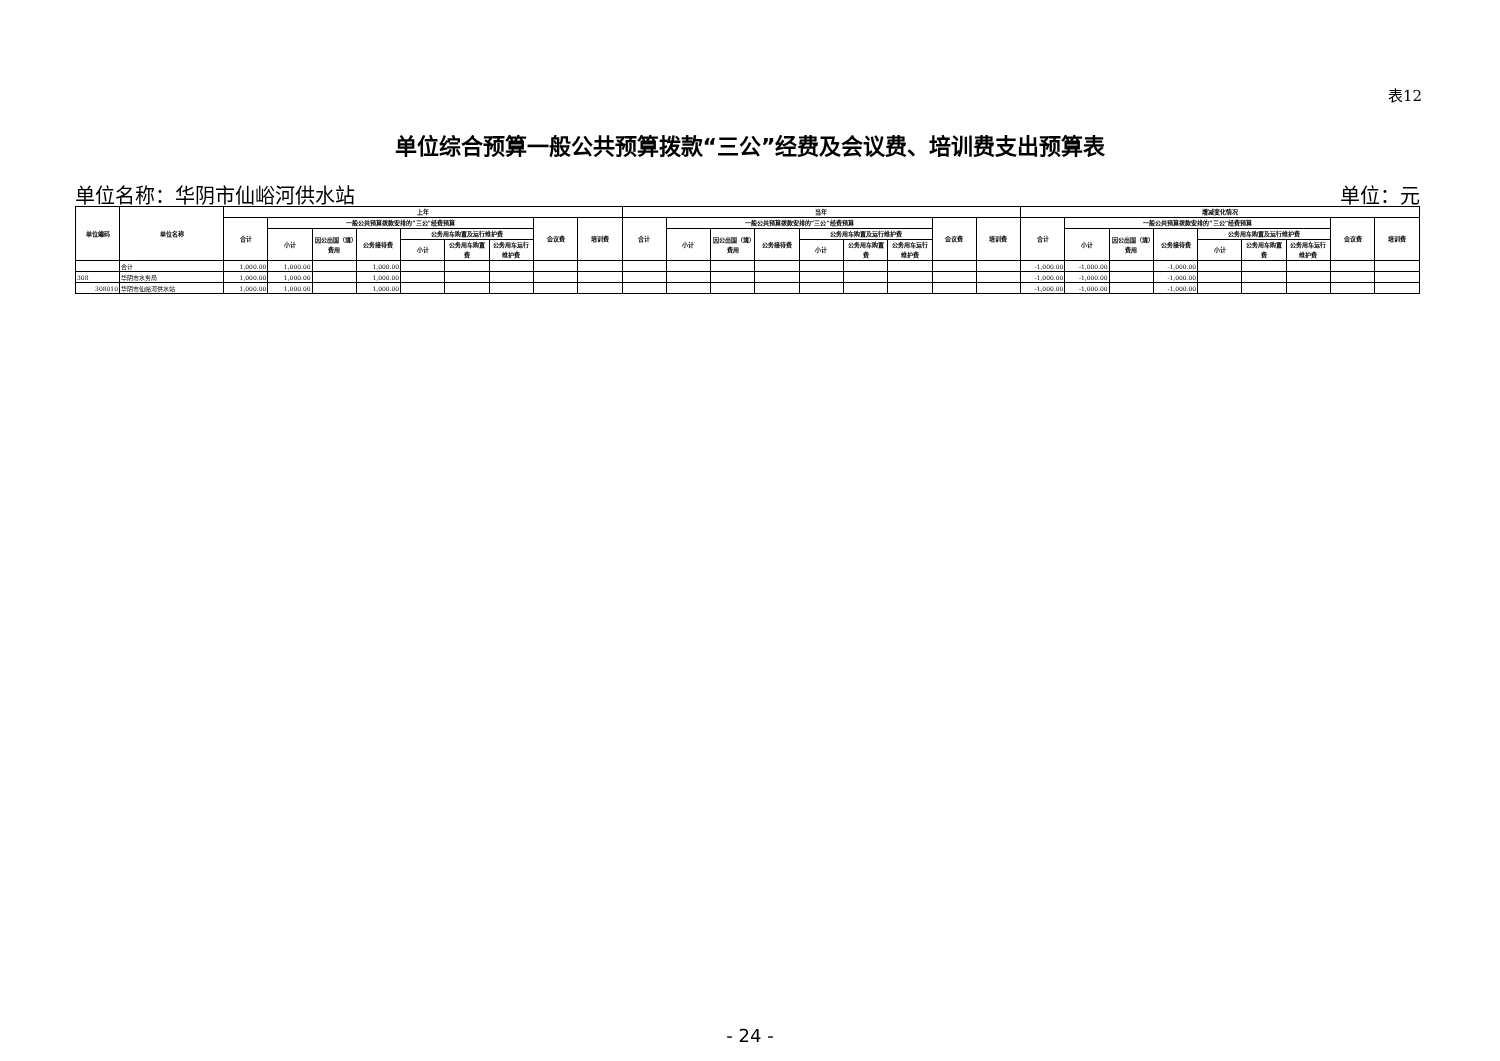表12
单位综合预算一般公共预算拨款“三公”经费及会议费、培训费支出预算表
单位名称：华阴市仙峪河供水站 单位：元
| 单位编码 | 单位名称 | 上年 | | | | | | | | | 当年 | | | | | | | | | 增减变化情况 | | | | | | | | |
| --- | --- | --- | --- | --- | --- | --- | --- | --- | --- | --- | --- | --- | --- | --- | --- | --- | --- | --- | --- | --- | --- | --- | --- | --- | --- | --- | --- | --- |
| | | 合计 | 一般公共预算拨款安排的“三公”经费预算 | | | | | | 会议费 | 培训费 | 合计 | 一般公共预算拨款安排的“三公”经费预算 | | | | | | 会议费 | 培训费 | 合计 | 一般公共预算拨款安排的“三公”经费预算 | | | | | | 会议费 | 培训费 |
| | | | 小计 | 因公出国（境）费用 | 公务接待费 | 公务用车购置及运行维护费 | | | | | | 小计 | 因公出国（境）费用 | 公务接待费 | 公务用车购置及运行维护费 | | | | | | 小计 | 因公出国（境）费用 | 公务接待费 | 公务用车购置及运行维护费 | | | | |
| | | | | | | 小计 | 公务用车购置费 | 公务用车运行维护费 | | | | | | | 小计 | 公务用车购置费 | 公务用车运行维护费 | | | | | | | 小计 | 公务用车购置费 | 公务用车运行维护费 | | |
| | 合计 | 1,000.00 | 1,000.00 | | 1,000.00 | | | | | | | | | | | | | | | -1,000.00 | -1,000.00 | | -1,000.00 | | | | | |
| 308 | 华阴市水务局 | 1,000.00 | 1,000.00 | | 1,000.00 | | | | | | | | | | | | | | | -1,000.00 | -1,000.00 | | -1,000.00 | | | | | |
| 308010 | 华阴市仙峪河供水站 | 1,000.00 | 1,000.00 | | 1,000.00 | | | | | | | | | | | | | | | -1,000.00 | -1,000.00 | | -1,000.00 | | | | | |
- 24 -